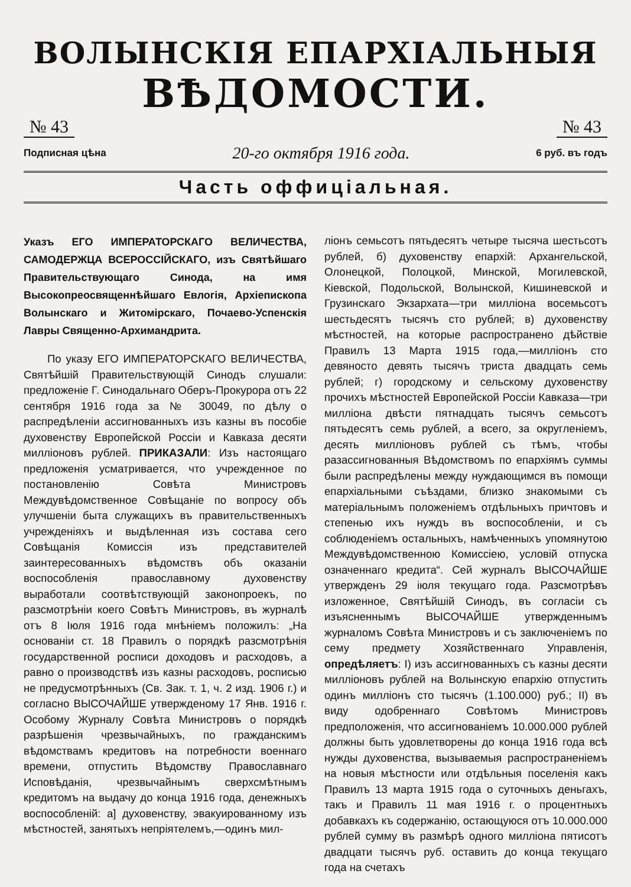ВОЛЫНСКІЯ ЕПАРХІАЛЬНЫЯ
ВѢДОМОСТИ.
№ 43 № 43
Подписная цѣна 20-го октября 1916 года. 6 руб. въ годъ
Часть оффиціальная.
Указъ ЕГО ИМПЕРАТОРСКАГО ВЕЛИЧЕСТВА, САМОДЕРЖЦА ВСЕРОССІЙСКАГО, изъ Святѣйшаго Правительствующаго Синода, на имя Высокопреосвященнѣйшаго Евлогія, Архіепископа Волынскаго и Житомірскаго, Почаево-Успенскія Лавры Священно-Архимандрита.
По указу ЕГО ИМПЕРАТОРСКАГО ВЕЛИЧЕСТВА, Святѣйшій Правительствующій Синодъ слушали: предложеніе Г. Синодальнаго Оберъ-Прокурора отъ 22 сентября 1916 года за № 30049, по дѣлу о распредѣленіи ассигнованныхъ изъ казны въ пособіе духовенству Европейской Россіи и Кавказа десяти милліоновъ рублей. ПРИКАЗАЛИ: Изъ настоящаго предложенія усматривается, что учрежденное по постановленію Совѣта Министровъ Междувѣдомственное Совѣщаніе по вопросу объ улучшеніи быта служащихъ въ правительственныхъ учрежденіяхъ и выдѣленная изъ состава сего Совѣщанія Комиссія изъ представителей заинтересованныхъ вѣдомствъ объ оказаніи воспособленія православному духовенству выработали соотвѣтствующій законопроекъ, по разсмотрѣніи коего Совѣтъ Министровъ, въ журналѣ отъ 8 Іюля 1916 года мнѣніемъ положилъ: „На основаніи ст. 18 Правилъ о порядкѣ разсмотрѣнія государственной росписи доходовъ и расходовъ, а равно о производствѣ изъ казны расходовъ, росписью не предусмотрѣнныхъ (Св. Зак. т. 1, ч. 2 изд. 1906 г.) и согласно ВЫСОЧАЙШЕ утвержденому 17 Янв. 1916 г. Особому Журналу Совѣта Министровъ о порядкѣ разрѣшенія чрезвычайныхъ, по гражданскимъ вѣдомствамъ кредитовъ на потребности военнаго времени, отпустить Вѣдомству Православнаго Исповѣданія, чрезвычайнымъ сверхсмѣтнымъ кредитомъ на выдачу до конца 1916 года, денежныхъ воспособленій: а] духовенству, эвакуированному изъ мѣстностей, занятыхъ непріятелемъ,—одинъ мил-
ліонъ семьсотъ пятьдесятъ четыре тысяча шестьсотъ рублей, б) духовенству епархій: Архангельской, Олонецкой, Полоцкой, Минской, Могилевской, Кіевской, Подольской, Волынской, Кишиневской и Грузинскаго Экзархата—три милліона восемьсотъ шестьдесятъ тысячъ сто рублей; в) духовенству мѣстностей, на которые распространено дѣйствіе Правилъ 13 Марта 1915 года,—милліонъ сто девяносто девять тысячъ триста двадцать семь рублей; г) городскому и сельскому духовенству прочихъ мѣстностей Европейской Россіи Кавказа—три милліона двѣсти пятнадцать тысячъ семьсотъ пятьдесятъ семь рублей, а всего, за округленіемъ, десять милліоновъ рублей съ тѣмъ, чтобы разассигнованныя Вѣдомствомъ по епархіямъ суммы были распредѣлены между нуждающимся въ помощи епархіальными съѣздами, близко знакомыми съ матеріальнымъ положеніемъ отдѣльныхъ причтовъ и степенью ихъ нуждъ въ воспособленіи, и съ соблюденіемъ остальныхъ, намѣченныхъ упомянутою Междувѣдомственною Комиссіею, условій отпуска означеннаго кредита“. Сей журналъ ВЫСОЧАЙШЕ утвержденъ 29 іюля текущаго года. Разсмотрѣвъ изложенное, Святѣйшій Синодъ, въ согласіи съ изъясненнымъ ВЫСОЧАЙШЕ утвержденнымъ журналомъ Совѣта Министровъ и съ заключеніемъ по сему предмету Хозяйственнаго Управленія, опредѣляетъ: I) изъ ассигнованныхъ съ казны десяти милліоновъ рублей на Волынскую епархію отпустить одинъ милліонъ сто тысячъ (1.100.000) руб.; II) въ виду одобреннаго Совѣтомъ Министровъ предположенія, что ассигнованіемъ 10.000.000 рублей должны быть удовлетворены до конца 1916 года всѣ нужды духовенства, вызываемыя распространеніемъ на новыя мѣстности или отдѣльныя поселенія какъ Правилъ 13 марта 1915 года о суточныхъ деньгахъ, такъ и Правилъ 11 мая 1916 г. о процентныхъ добавкахъ къ содержанію, остающуюся отъ 10.000.000 рублей сумму въ размѣрѣ одного милліона пятисотъ двадцати тысячъ руб. оставить до конца текущаго года на счетахъ